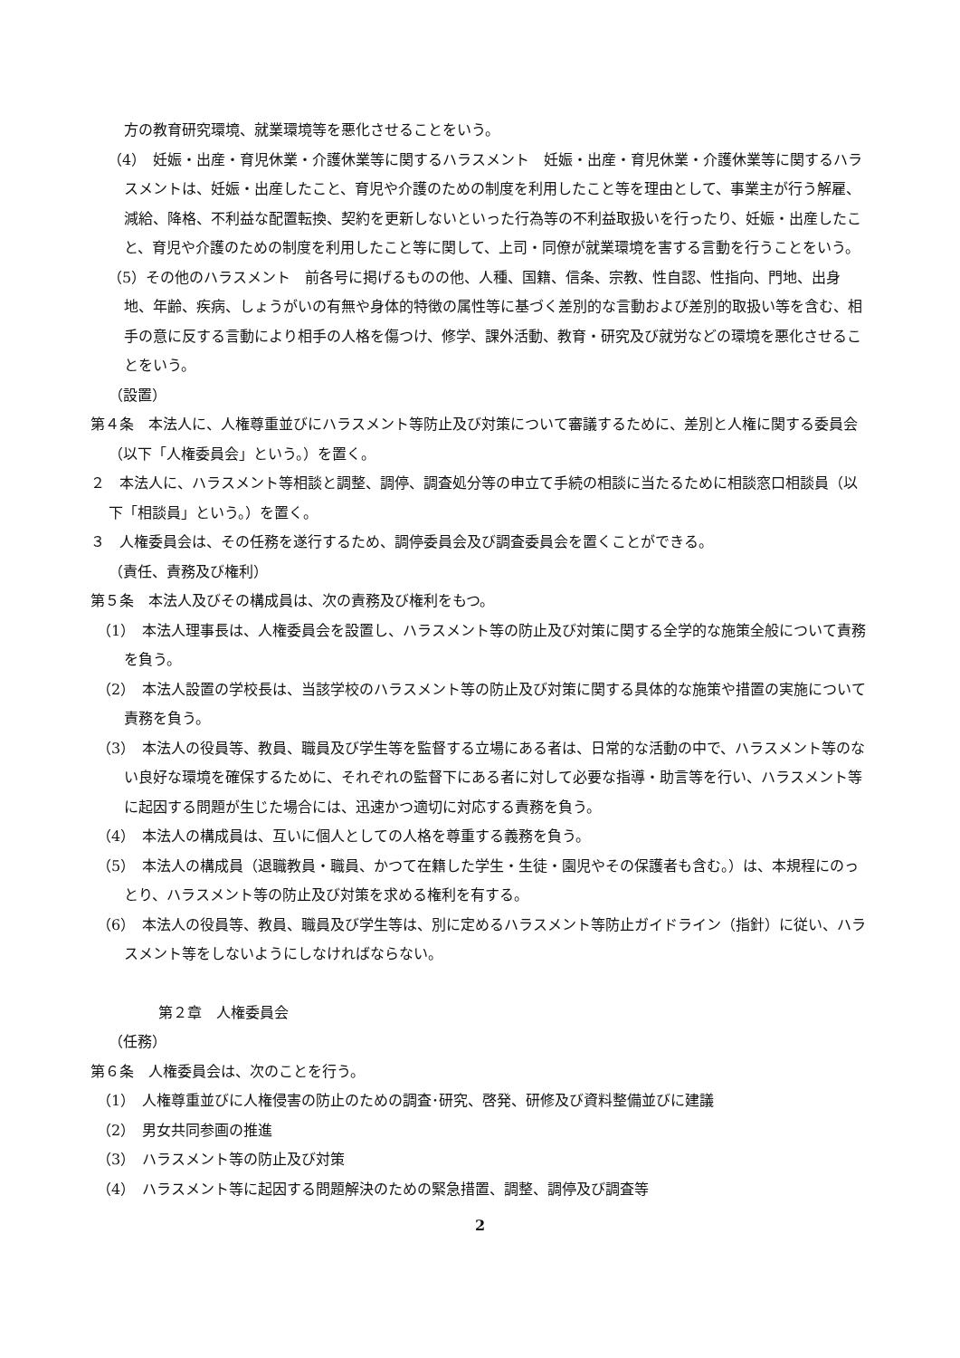方の教育研究環境、就業環境等を悪化させることをいう。
（4）　妊娠・出産・育児休業・介護休業等に関するハラスメント　妊娠・出産・育児休業・介護休業等に関するハラスメントは、妊娠・出産したこと、育児や介護のための制度を利用したこと等を理由として、事業主が行う解雇、減給、降格、不利益な配置転換、契約を更新しないといった行為等の不利益取扱いを行ったり、妊娠・出産したこと、育児や介護のための制度を利用したこと等に関して、上司・同僚が就業環境を害する言動を行うことをいう。
（5）その他のハラスメント　前各号に掲げるものの他、人種、国籍、信条、宗教、性自認、性指向、門地、出身地、年齢、疾病、しょうがいの有無や身体的特徴の属性等に基づく差別的な言動および差別的取扱い等を含む、相手の意に反する言動により相手の人格を傷つけ、修学、課外活動、教育・研究及び就労などの環境を悪化させることをいう。
（設置）
第４条　本法人に、人権尊重並びにハラスメント等防止及び対策について審議するために、差別と人権に関する委員会（以下「人権委員会」という。）を置く。
２　本法人に、ハラスメント等相談と調整、調停、調査処分等の申立て手続の相談に当たるために相談窓口相談員（以下「相談員」という。）を置く。
３　人権委員会は、その任務を遂行するため、調停委員会及び調査委員会を置くことができる。
（責任、責務及び権利）
第５条　本法人及びその構成員は、次の責務及び権利をもつ。
（1）　本法人理事長は、人権委員会を設置し、ハラスメント等の防止及び対策に関する全学的な施策全般について責務を負う。
（2）　本法人設置の学校長は、当該学校のハラスメント等の防止及び対策に関する具体的な施策や措置の実施について責務を負う。
（3）　本法人の役員等、教員、職員及び学生等を監督する立場にある者は、日常的な活動の中で、ハラスメント等のない良好な環境を確保するために、それぞれの監督下にある者に対して必要な指導・助言等を行い、ハラスメント等に起因する問題が生じた場合には、迅速かつ適切に対応する責務を負う。
（4）　本法人の構成員は、互いに個人としての人格を尊重する義務を負う。
（5）　本法人の構成員（退職教員・職員、かつて在籍した学生・生徒・園児やその保護者も含む。）は、本規程にのっとり、ハラスメント等の防止及び対策を求める権利を有する。
（6）　本法人の役員等、教員、職員及び学生等は、別に定めるハラスメント等防止ガイドライン（指針）に従い、ハラスメント等をしないようにしなければならない。
第２章　人権委員会
（任務）
第６条　人権委員会は、次のことを行う。
（1）　人権尊重並びに人権侵害の防止のための調査･研究、啓発、研修及び資料整備並びに建議
（2）　男女共同参画の推進
（3）　ハラスメント等の防止及び対策
（4）　ハラスメント等に起因する問題解決のための緊急措置、調整、調停及び調査等
2